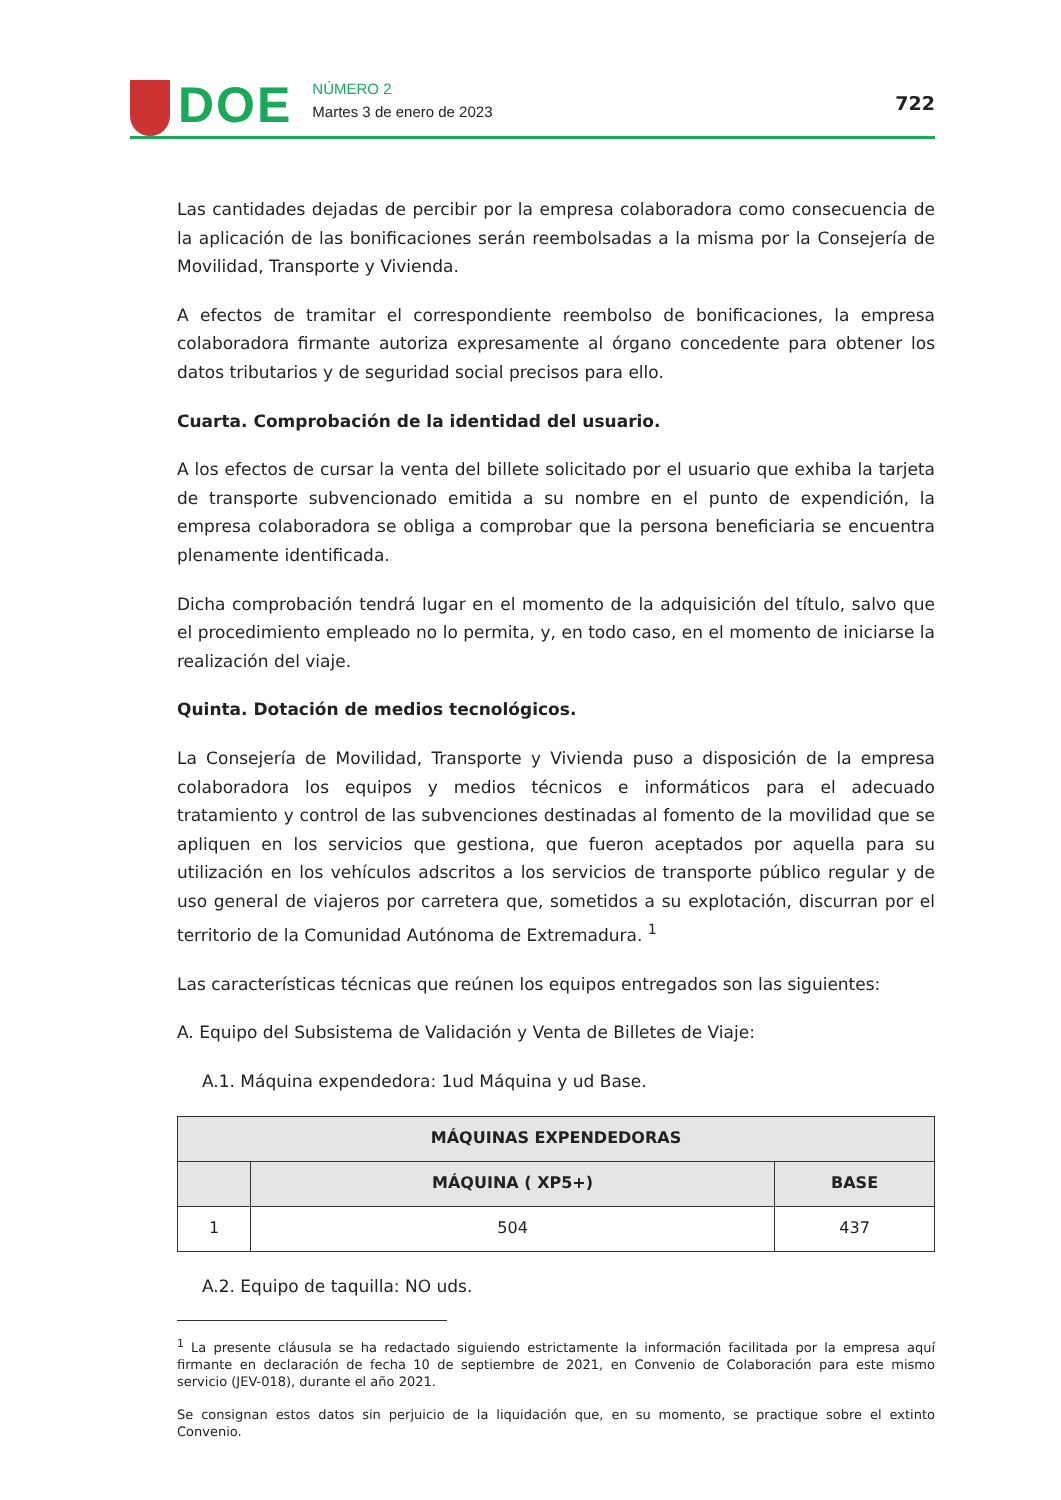DOE
NÚMERO 2
Martes 3 de enero de 2023
722
Las cantidades dejadas de percibir por la empresa colaboradora como consecuencia de la aplicación de las bonificaciones serán reembolsadas a la misma por la Consejería de Movilidad, Transporte y Vivienda.
A efectos de tramitar el correspondiente reembolso de bonificaciones, la empresa colaboradora firmante autoriza expresamente al órgano concedente para obtener los datos tributarios y de seguridad social precisos para ello.
Cuarta. Comprobación de la identidad del usuario.
A los efectos de cursar la venta del billete solicitado por el usuario que exhiba la tarjeta de transporte subvencionado emitida a su nombre en el punto de expendición, la empresa colaboradora se obliga a comprobar que la persona beneficiaria se encuentra plenamente identificada.
Dicha comprobación tendrá lugar en el momento de la adquisición del título, salvo que el procedimiento empleado no lo permita, y, en todo caso, en el momento de iniciarse la realización del viaje.
Quinta. Dotación de medios tecnológicos.
La Consejería de Movilidad, Transporte y Vivienda puso a disposición de la empresa colaboradora los equipos y medios técnicos e informáticos para el adecuado tratamiento y control de las subvenciones destinadas al fomento de la movilidad que se apliquen en los servicios que gestiona, que fueron aceptados por aquella para su utilización en los vehículos adscritos a los servicios de transporte público regular y de uso general de viajeros por carretera que, sometidos a su explotación, discurran por el territorio de la Comunidad Autónoma de Extremadura. <sup>1</sup>
Las características técnicas que reúnen los equipos entregados son las siguientes:
A. Equipo del Subsistema de Validación y Venta de Billetes de Viaje:
A.1. Máquina expendedora: 1ud Máquina y ud Base.
| MÁQUINAS EXPENDEDORAS | | |
| --- | --- | --- |
| | MÁQUINA ( XP5+) | BASE |
| 1 | 504 | 437 |
A.2. Equipo de taquilla: NO uds.
<sup>1</sup> La presente cláusula se ha redactado siguiendo estrictamente la información facilitada por la empresa aquí firmante en declaración de fecha 10 de septiembre de 2021, en Convenio de Colaboración para este mismo servicio (JEV-018), durante el año 2021.
Se consignan estos datos sin perjuicio de la liquidación que, en su momento, se practique sobre el extinto Convenio.